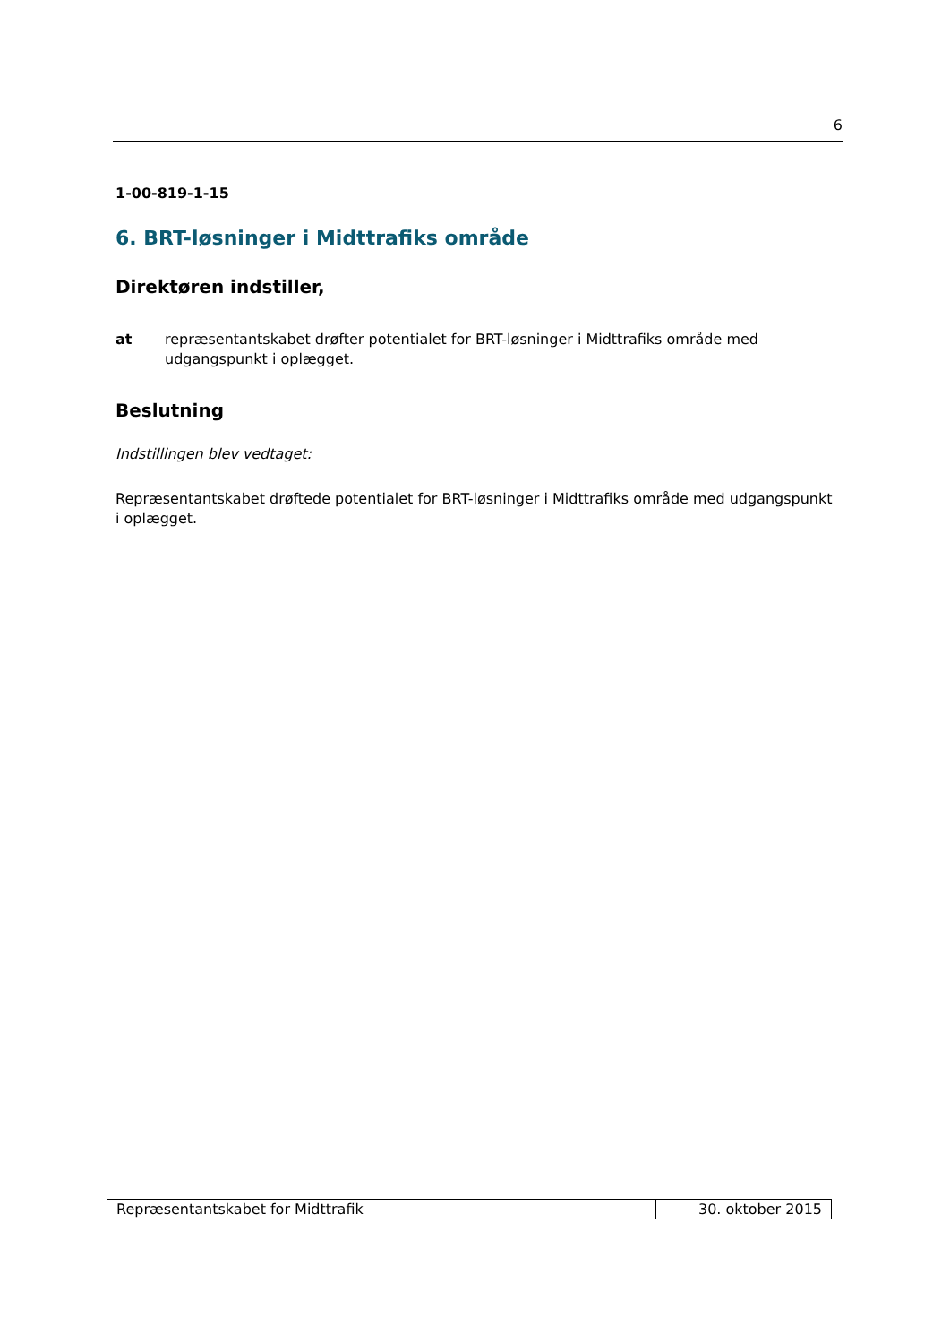6
1-00-819-1-15
6. BRT-løsninger i Midttrafiks område
Direktøren indstiller,
at repræsentantskabet drøfter potentialet for BRT-løsninger i Midttrafiks område med udgangspunkt i oplægget.
Beslutning
Indstillingen blev vedtaget:
Repræsentantskabet drøftede potentialet for BRT-løsninger i Midttrafiks område med udgangspunkt i oplægget.
| Repræsentantskabet for Midttrafik | 30. oktober 2015 |